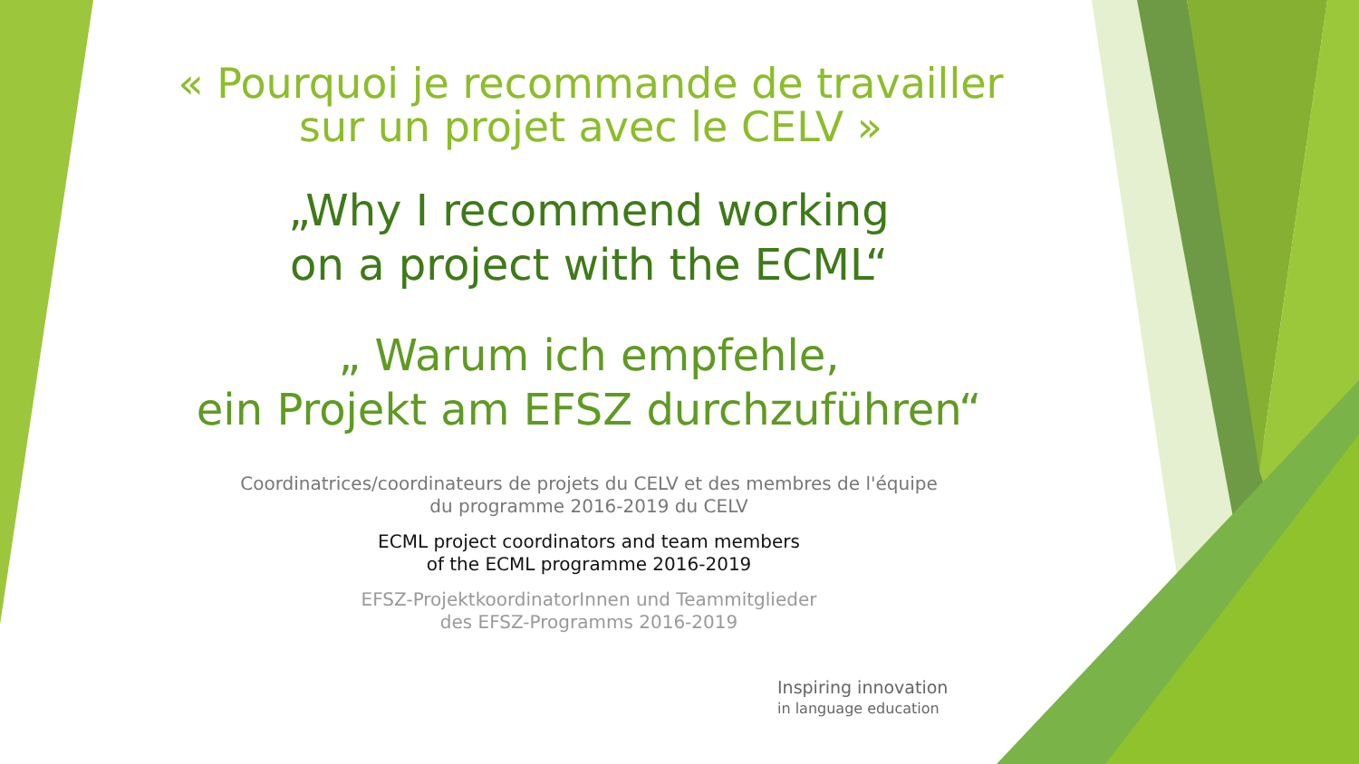« Pourquoi je recommande de travailler
sur un projet avec le CELV »
„Why I recommend working
on a project with the ECML“
„ Warum ich empfehle,
ein Projekt am EFSZ durchzuführen“
Coordinatrices/coordinateurs de projets du CELV et des membres de l'équipe
du programme 2016-2019 du CELV
ECML project coordinators and team members
of the ECML programme 2016-2019
EFSZ-ProjektkoordinatorInnen und Teammitglieder
des EFSZ-Programms 2016-2019
Inspiring innovation
in language education